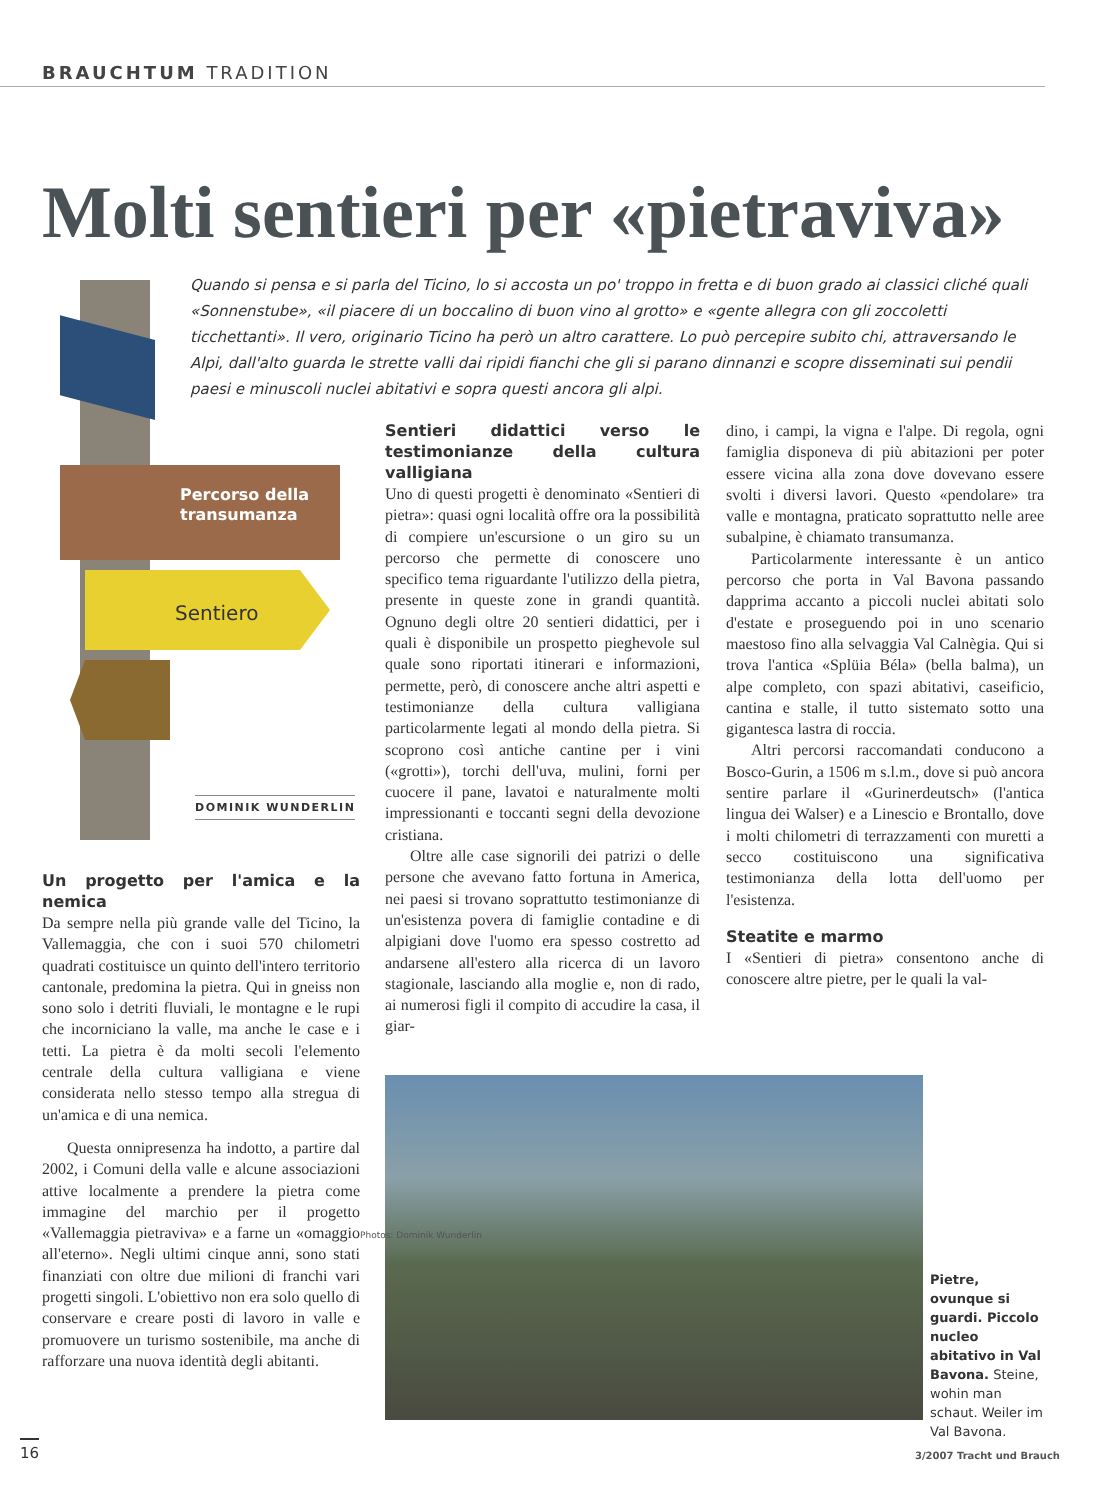BRAUCHTUM TRADITION
Molti sentieri per «pietraviva»
Quando si pensa e si parla del Ticino, lo si accosta un po' troppo in fretta e di buon grado ai classici cliché quali «Sonnenstube», «il piacere di un boccalino di buon vino al grotto» e «gente allegra con gli zoccoletti ticchettanti». Il vero, originario Ticino ha però un altro carattere. Lo può percepire subito chi, attraversando le Alpi, dall'alto guarda le strette valli dai ripidi fianchi che gli si parano dinnanzi e scopre disseminati sui pendii paesi e minuscoli nuclei abitativi e sopra questi ancora gli alpi.
Percorso della
transumanza
Sentiero
DOMINIK WUNDERLIN
Un progetto per l'amica e la nemica
Da sempre nella più grande valle del Ticino, la Vallemaggia, che con i suoi 570 chilometri quadrati costituisce un quinto dell'intero territorio cantonale, predomina la pietra. Qui in gneiss non sono solo i detriti fluviali, le montagne e le rupi che incorniciano la valle, ma anche le case e i tetti. La pietra è da molti secoli l'elemento centrale della cultura valligiana e viene considerata nello stesso tempo alla stregua di un'amica e di una nemica.
Questa onnipresenza ha indotto, a partire dal 2002, i Comuni della valle e alcune associazioni attive localmente a prendere la pietra come immagine del marchio per il progetto «Vallemaggia pietraviva» e a farne un «omaggio all'eterno». Negli ultimi cinque anni, sono stati finanziati con oltre due milioni di franchi vari progetti singoli. L'obiettivo non era solo quello di conservare e creare posti di lavoro in valle e promuovere un turismo sostenibile, ma anche di rafforzare una nuova identità degli abitanti.
Sentieri didattici verso le testimonianze della cultura valligiana
Uno di questi progetti è denominato «Sentieri di pietra»: quasi ogni località offre ora la possibilità di compiere un'escursione o un giro su un percorso che permette di conoscere uno specifico tema riguardante l'utilizzo della pietra, presente in queste zone in grandi quantità. Ognuno degli oltre 20 sentieri didattici, per i quali è disponibile un prospetto pieghevole sul quale sono riportati itinerari e informazioni, permette, però, di conoscere anche altri aspetti e testimonianze della cultura valligiana particolarmente legati al mondo della pietra. Si scoprono così antiche cantine per i vini («grotti»), torchi dell'uva, mulini, forni per cuocere il pane, lavatoi e naturalmente molti impressionanti e toccanti segni della devozione cristiana.
Oltre alle case signorili dei patrizi o delle persone che avevano fatto fortuna in America, nei paesi si trovano soprattutto testimonianze di un'esistenza povera di famiglie contadine e di alpigiani dove l'uomo era spesso costretto ad andarsene all'estero alla ricerca di un lavoro stagionale, lasciando alla moglie e, non di rado, ai numerosi figli il compito di accudire la casa, il giar-
dino, i campi, la vigna e l'alpe. Di regola, ogni famiglia disponeva di più abitazioni per poter essere vicina alla zona dove dovevano essere svolti i diversi lavori. Questo «pendolare» tra valle e montagna, praticato soprattutto nelle aree subalpine, è chiamato transumanza.
Particolarmente interessante è un antico percorso che porta in Val Bavona passando dapprima accanto a piccoli nuclei abitati solo d'estate e proseguendo poi in uno scenario maestoso fino alla selvaggia Val Calnègia. Qui si trova l'antica «Splüia Béla» (bella balma), un alpe completo, con spazi abitativi, caseificio, cantina e stalle, il tutto sistemato sotto una gigantesca lastra di roccia.
Altri percorsi raccomandati conducono a Bosco-Gurin, a 1506 m s.l.m., dove si può ancora sentire parlare il «Gurinerdeutsch» (l'antica lingua dei Walser) e a Linescio e Brontallo, dove i molti chilometri di terrazzamenti con muretti a secco costituiscono una significativa testimonianza della lotta dell'uomo per l'esistenza.
Steatite e marmo
I «Sentieri di pietra» consentono anche di conoscere altre pietre, per le quali la val-
Photos: Dominik Wunderlin
Pietre, ovunque si guardi. Piccolo nucleo abitativo in Val Bavona. Steine, wohin man schaut. Weiler im Val Bavona.
16
3/2007 Tracht und Brauch